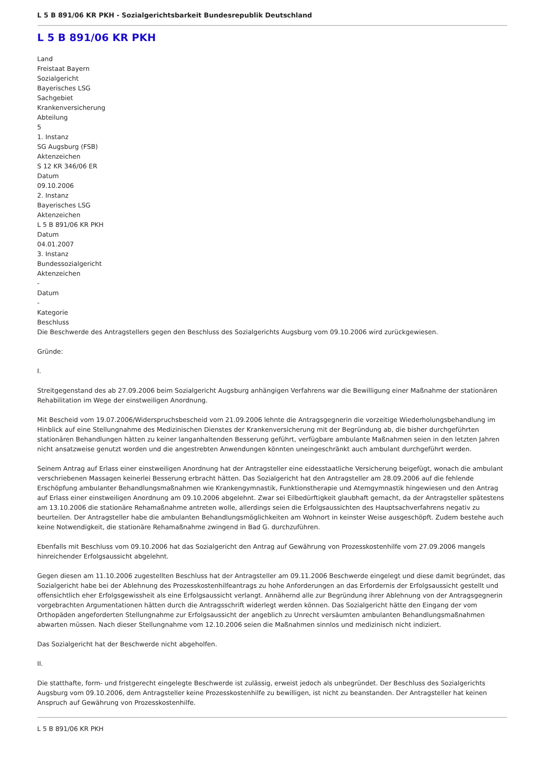L 5 B 891/06 KR PKH - Sozialgerichtsbarkeit Bundesrepublik Deutschland
L 5 B 891/06 KR PKH
Land
Freistaat Bayern
Sozialgericht
Bayerisches LSG
Sachgebiet
Krankenversicherung
Abteilung
5
1. Instanz
SG Augsburg (FSB)
Aktenzeichen
S 12 KR 346/06 ER
Datum
09.10.2006
2. Instanz
Bayerisches LSG
Aktenzeichen
L 5 B 891/06 KR PKH
Datum
04.01.2007
3. Instanz
Bundessozialgericht
Aktenzeichen
-
Datum
-
Kategorie
Beschluss
Die Beschwerde des Antragstellers gegen den Beschluss des Sozialgerichts Augsburg vom 09.10.2006 wird zurückgewiesen.
Gründe:
I.
Streitgegenstand des ab 27.09.2006 beim Sozialgericht Augsburg anhängigen Verfahrens war die Bewilligung einer Maßnahme der stationären Rehabilitation im Wege der einstweiligen Anordnung.
Mit Bescheid vom 19.07.2006/Widerspruchsbescheid vom 21.09.2006 lehnte die Antragsgegnerin die vorzeitige Wiederholungsbehandlung im Hinblick auf eine Stellungnahme des Medizinischen Dienstes der Krankenversicherung mit der Begründung ab, die bisher durchgeführten stationären Behandlungen hätten zu keiner langanhaltenden Besserung geführt, verfügbare ambulante Maßnahmen seien in den letzten Jahren nicht ansatzweise genutzt worden und die angestrebten Anwendungen könnten uneingeschränkt auch ambulant durchgeführt werden.
Seinem Antrag auf Erlass einer einstweiligen Anordnung hat der Antragsteller eine eidesstaatliche Versicherung beigefügt, wonach die ambulant verschriebenen Massagen keinerlei Besserung erbracht hätten. Das Sozialgericht hat den Antragsteller am 28.09.2006 auf die fehlende Erschöpfung ambulanter Behandlungsmaßnahmen wie Krankengymnastik, Funktionstherapie und Atemgymnastik hingewiesen und den Antrag auf Erlass einer einstweiligen Anordnung am 09.10.2006 abgelehnt. Zwar sei Eilbedürftigkeit glaubhaft gemacht, da der Antragsteller spätestens am 13.10.2006 die stationäre Rehamaßnahme antreten wolle, allerdings seien die Erfolgsaussichten des Hauptsachverfahrens negativ zu beurteilen. Der Antragsteller habe die ambulanten Behandlungsmöglichkeiten am Wohnort in keinster Weise ausgeschöpft. Zudem bestehe auch keine Notwendigkeit, die stationäre Rehamaßnahme zwingend in Bad G. durchzuführen.
Ebenfalls mit Beschluss vom 09.10.2006 hat das Sozialgericht den Antrag auf Gewährung von Prozesskostenhilfe vom 27.09.2006 mangels hinreichender Erfolgsaussicht abgelehnt.
Gegen diesen am 11.10.2006 zugestellten Beschluss hat der Antragsteller am 09.11.2006 Beschwerde eingelegt und diese damit begründet, das Sozialgericht habe bei der Ablehnung des Prozesskostenhilfeantrags zu hohe Anforderungen an das Erfordernis der Erfolgsaussicht gestellt und offensichtlich eher Erfolgsgewissheit als eine Erfolgsaussicht verlangt. Annähernd alle zur Begründung ihrer Ablehnung von der Antragsgegnerin vorgebrachten Argumentationen hätten durch die Antragsschrift widerlegt werden können. Das Sozialgericht hätte den Eingang der vom Orthopäden angeforderten Stellungnahme zur Erfolgsaussicht der angeblich zu Unrecht versäumten ambulanten Behandlungsmaßnahmen abwarten müssen. Nach dieser Stellungnahme vom 12.10.2006 seien die Maßnahmen sinnlos und medizinisch nicht indiziert.
Das Sozialgericht hat der Beschwerde nicht abgeholfen.
II.
Die statthafte, form- und fristgerecht eingelegte Beschwerde ist zulässig, erweist jedoch als unbegründet. Der Beschluss des Sozialgerichts Augsburg vom 09.10.2006, dem Antragsteller keine Prozesskostenhilfe zu bewilligen, ist nicht zu beanstanden. Der Antragsteller hat keinen Anspruch auf Gewährung von Prozesskostenhilfe.
L 5 B 891/06 KR PKH